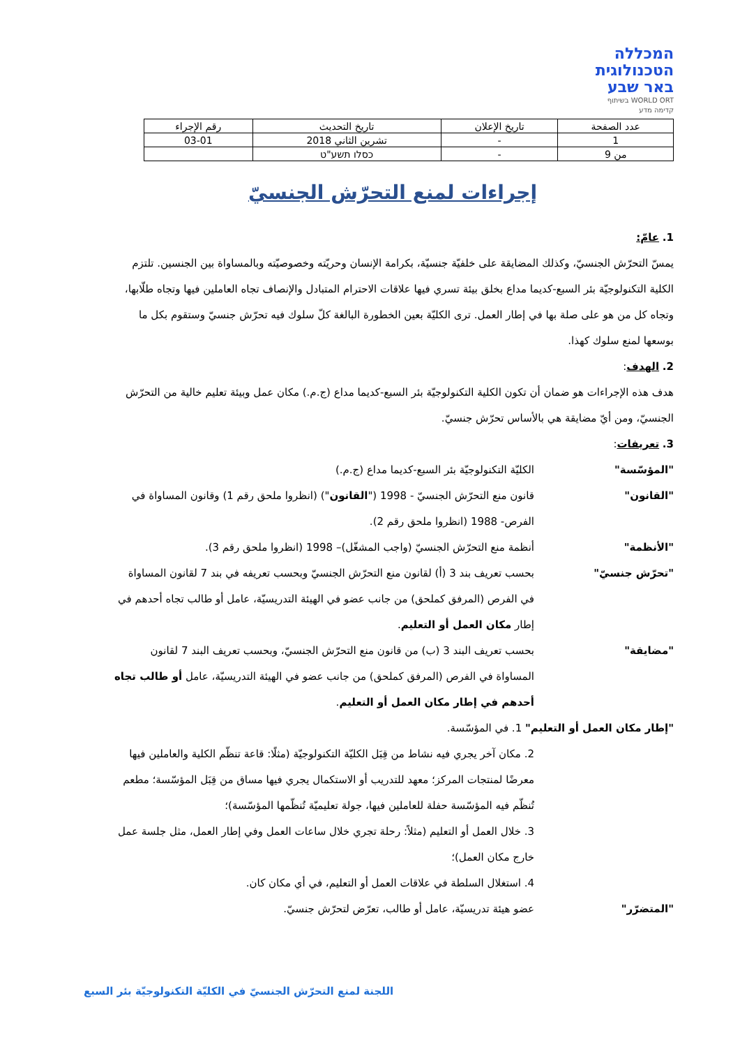המכללה
הטכנולוגית
באר שבע
WORLD ORT בשיתוף
קדימה מדע
| عدد الصفحة | تاريخ الإعلان | تاريخ التحديث | رقم الإجراء |
| 1 | - | تشرين الثاني 2018 | 03-01 |
| من 9 | - | כסלו תשע"ט | |
إجراءات لمنع التحرّش الجنسيّ
1. عامّ:
يمسّ التحرّش الجنسيّ، وكذلك المضايقة على خلفيّة جنسيّة، بكرامة الإنسان وحريّته وخصوصيّته وبالمساواة بين الجنسين. تلتزم الكلية التكنولوجيّة بئر السبع-كديما مداع بخلق بيئة تسري فيها علاقات الاحترام المتبادل والإنصاف تجاه العاملين فيها وتجاه طلّابها، وتجاه كل من هو على صلة بها في إطار العمل. ترى الكليّة بعين الخطورة البالغة كلّ سلوك فيه تحرّش جنسيّ وستقوم بكل ما بوسعها لمنع سلوك كهذا.
2. الهدف:
هدف هذه الإجراءات هو ضمان أن تكون الكلية التكنولوجيّة بئر السبع-كديما مداع (ج.م.) مكان عمل وبيئة تعليم خالية من التحرّش الجنسيّ، ومن أيّ مضايقة هي بالأساس تحرّش جنسيّ.
3. تعريفات:
"المؤسّسة" الكليّة التكنولوجيّة بئر السبع-كديما مداع (ج.م.)
"القانون" قانون منع التحرّش الجنسيّ - 1998 ("القانون") (انظروا ملحق رقم 1) وقانون المساواة في الفرص- 1988 (انظروا ملحق رقم 2).
"الأنظمة" أنظمة منع التحرّش الجنسيّ (واجب المشغّل)– 1998 (انظروا ملحق رقم 3).
"تحرّش جنسيّ" بحسب تعريف بند 3 (أ) لقانون منع التحرّش الجنسيّ وبحسب تعريفه في بند 7 لقانون المساواة في الفرص (المرفق كملحق) من جانب عضو في الهيئة التدريسيّة، عامل أو طالب تجاه أحدهم في إطار مكان العمل أو التعليم.
"مضايقة" بحسب تعريف البند 3 (ب) من قانون منع التحرّش الجنسيّ، وبحسب تعريف البند 7 لقانون المساواة في الفرص (المرفق كملحق) من جانب عضو في الهيئة التدريسيّة، عامل أو طالب تجاه أحدهم في إطار مكان العمل أو التعليم.
"إطار مكان العمل أو التعليم" 1. في المؤسّسة.
2. مكان آخر يجري فيه نشاط من قِبَل الكليّة التكنولوجيّة (مثلًا: قاعة تنظّم الكلية والعاملين فيها معرضًا لمنتجات المركز؛ معهد للتدريب أو الاستكمال يجري فيها مساق من قِبَل المؤسّسة؛ مطعم تُنظّم فيه المؤسّسة حفلة للعاملين فيها، جولة تعليميّة تُنظّمها المؤسّسة)؛
3. خلال العمل أو التعليم (مثلاً: رحلة تجري خلال ساعات العمل وفي إطار العمل، مثل جلسة عمل خارج مكان العمل)؛
4. استغلال السلطة في علاقات العمل أو التعليم، في أي مكان كان.
"المتضرّر" عضو هيئة تدريسيّة، عامل أو طالب، تعرّض لتحرّش جنسيّ.
اللجنة لمنع التحرّش الجنسيّ في الكليّة التكنولوجيّة بئر السبع